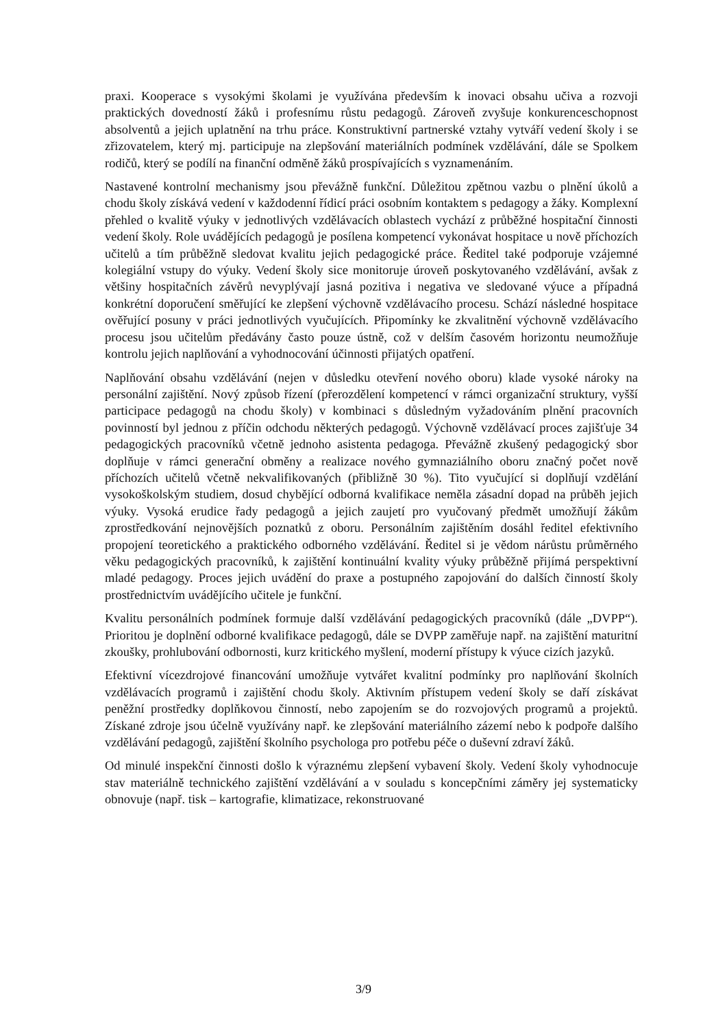praxi. Kooperace s vysokými školami je využívána především k inovaci obsahu učiva a rozvoji praktických dovedností žáků i profesnímu růstu pedagogů. Zároveň zvyšuje konkurenceschopnost absolventů a jejich uplatnění na trhu práce. Konstruktivní partnerské vztahy vytváří vedení školy i se zřizovatelem, který mj. participuje na zlepšování materiálních podmínek vzdělávání, dále se Spolkem rodičů, který se podílí na finanční odměně žáků prospívajících s vyznamenáním.
Nastavené kontrolní mechanismy jsou převážně funkční. Důležitou zpětnou vazbu o plnění úkolů a chodu školy získává vedení v každodenní řídicí práci osobním kontaktem s pedagogy a žáky. Komplexní přehled o kvalitě výuky v jednotlivých vzdělávacích oblastech vychází z průběžné hospitační činnosti vedení školy. Role uvádějících pedagogů je posílena kompetencí vykonávat hospitace u nově příchozích učitelů a tím průběžně sledovat kvalitu jejich pedagogické práce. Ředitel také podporuje vzájemné kolegiální vstupy do výuky. Vedení školy sice monitoruje úroveň poskytovaného vzdělávání, avšak z většiny hospitačních závěrů nevyplývají jasná pozitiva i negativa ve sledované výuce a případná konkrétní doporučení směřující ke zlepšení výchovně vzdělávacího procesu. Schází následné hospitace ověřující posuny v práci jednotlivých vyučujících. Připomínky ke zkvalitnění výchovně vzdělávacího procesu jsou učitelům předávány často pouze ústně, což v delším časovém horizontu neumožňuje kontrolu jejich naplňování a vyhodnocování účinnosti přijatých opatření.
Naplňování obsahu vzdělávání (nejen v důsledku otevření nového oboru) klade vysoké nároky na personální zajištění. Nový způsob řízení (přerozdělení kompetencí v rámci organizační struktury, vyšší participace pedagogů na chodu školy) v kombinaci s důsledným vyžadováním plnění pracovních povinností byl jednou z příčin odchodu některých pedagogů. Výchovně vzdělávací proces zajišťuje 34 pedagogických pracovníků včetně jednoho asistenta pedagoga. Převážně zkušený pedagogický sbor doplňuje v rámci generační obměny a realizace nového gymnaziálního oboru značný počet nově příchozích učitelů včetně nekvalifikovaných (přibližně 30 %). Tito vyučující si doplňují vzdělání vysokoškolským studiem, dosud chybějící odborná kvalifikace neměla zásadní dopad na průběh jejich výuky. Vysoká erudice řady pedagogů a jejich zaujetí pro vyučovaný předmět umožňují žákům zprostředkování nejnovějších poznatků z oboru. Personálním zajištěním dosáhl ředitel efektivního propojení teoretického a praktického odborného vzdělávání. Ředitel si je vědom nárůstu průměrného věku pedagogických pracovníků, k zajištění kontinuální kvality výuky průběžně přijímá perspektivní mladé pedagogy. Proces jejich uvádění do praxe a postupného zapojování do dalších činností školy prostřednictvím uvádějícího učitele je funkční.
Kvalitu personálních podmínek formuje další vzdělávání pedagogických pracovníků (dále „DVPP“). Prioritou je doplnění odborné kvalifikace pedagogů, dále se DVPP zaměřuje např. na zajištění maturitní zkoušky, prohlubování odbornosti, kurz kritického myšlení, moderní přístupy k výuce cizích jazyků.
Efektivní vícezdrojové financování umožňuje vytvářet kvalitní podmínky pro naplňování školních vzdělávacích programů i zajištění chodu školy. Aktivním přístupem vedení školy se daří získávat peněžní prostředky doplňkovou činností, nebo zapojením se do rozvojových programů a projektů. Získané zdroje jsou účelně využívány např. ke zlepšování materiálního zázemí nebo k podpoře dalšího vzdělávání pedagogů, zajištění školního psychologa pro potřebu péče o duševní zdraví žáků.
Od minulé inspekční činnosti došlo k výraznému zlepšení vybavení školy. Vedení školy vyhodnocuje stav materiálně technického zajištění vzdělávání a v souladu s koncepčními záměry jej systematicky obnovuje (např. tisk – kartografie, klimatizace, rekonstruované
3/9